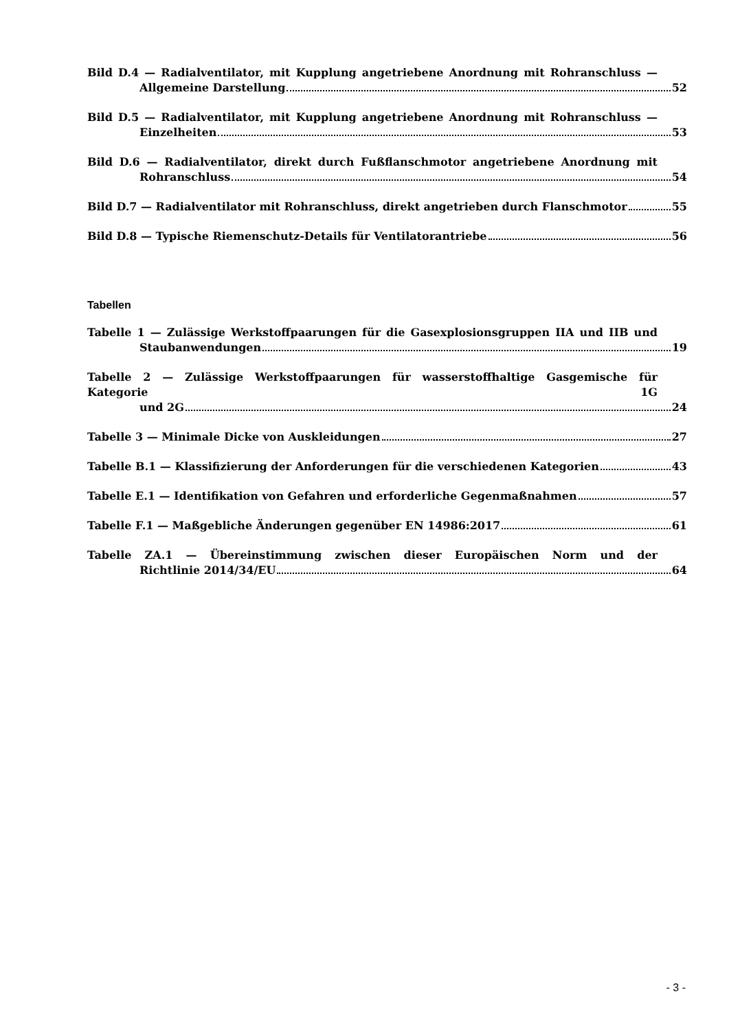Bild D.4 — Radialventilator, mit Kupplung angetriebene Anordnung mit Rohranschluss —
Allgemeine Darstellung 52
Bild D.5 — Radialventilator, mit Kupplung angetriebene Anordnung mit Rohranschluss —
Einzelheiten 53
Bild D.6 — Radialventilator, direkt durch Fußflanschmotor angetriebene Anordnung mit
Rohranschluss 54
Bild D.7 — Radialventilator mit Rohranschluss, direkt angetrieben durch Flanschmotor 55
Bild D.8 — Typische Riemenschutz-Details für Ventilatorantriebe 56
Tabellen
Tabelle 1 — Zulässige Werkstoffpaarungen für die Gasexplosionsgruppen IIA und IIB und
Staubanwendungen 19
Tabelle 2 — Zulässige Werkstoffpaarungen für wasserstoffhaltige Gasgemische für Kategorie 1G
und 2G 24
Tabelle 3 — Minimale Dicke von Auskleidungen 27
Tabelle B.1 — Klassifizierung der Anforderungen für die verschiedenen Kategorien 43
Tabelle E.1 — Identifikation von Gefahren und erforderliche Gegenmaßnahmen 57
Tabelle F.1 — Maßgebliche Änderungen gegenüber EN 14986:2017 61
Tabelle ZA.1 — Übereinstimmung zwischen dieser Europäischen Norm und der
Richtlinie 2014/34/EU 64
- 3 -